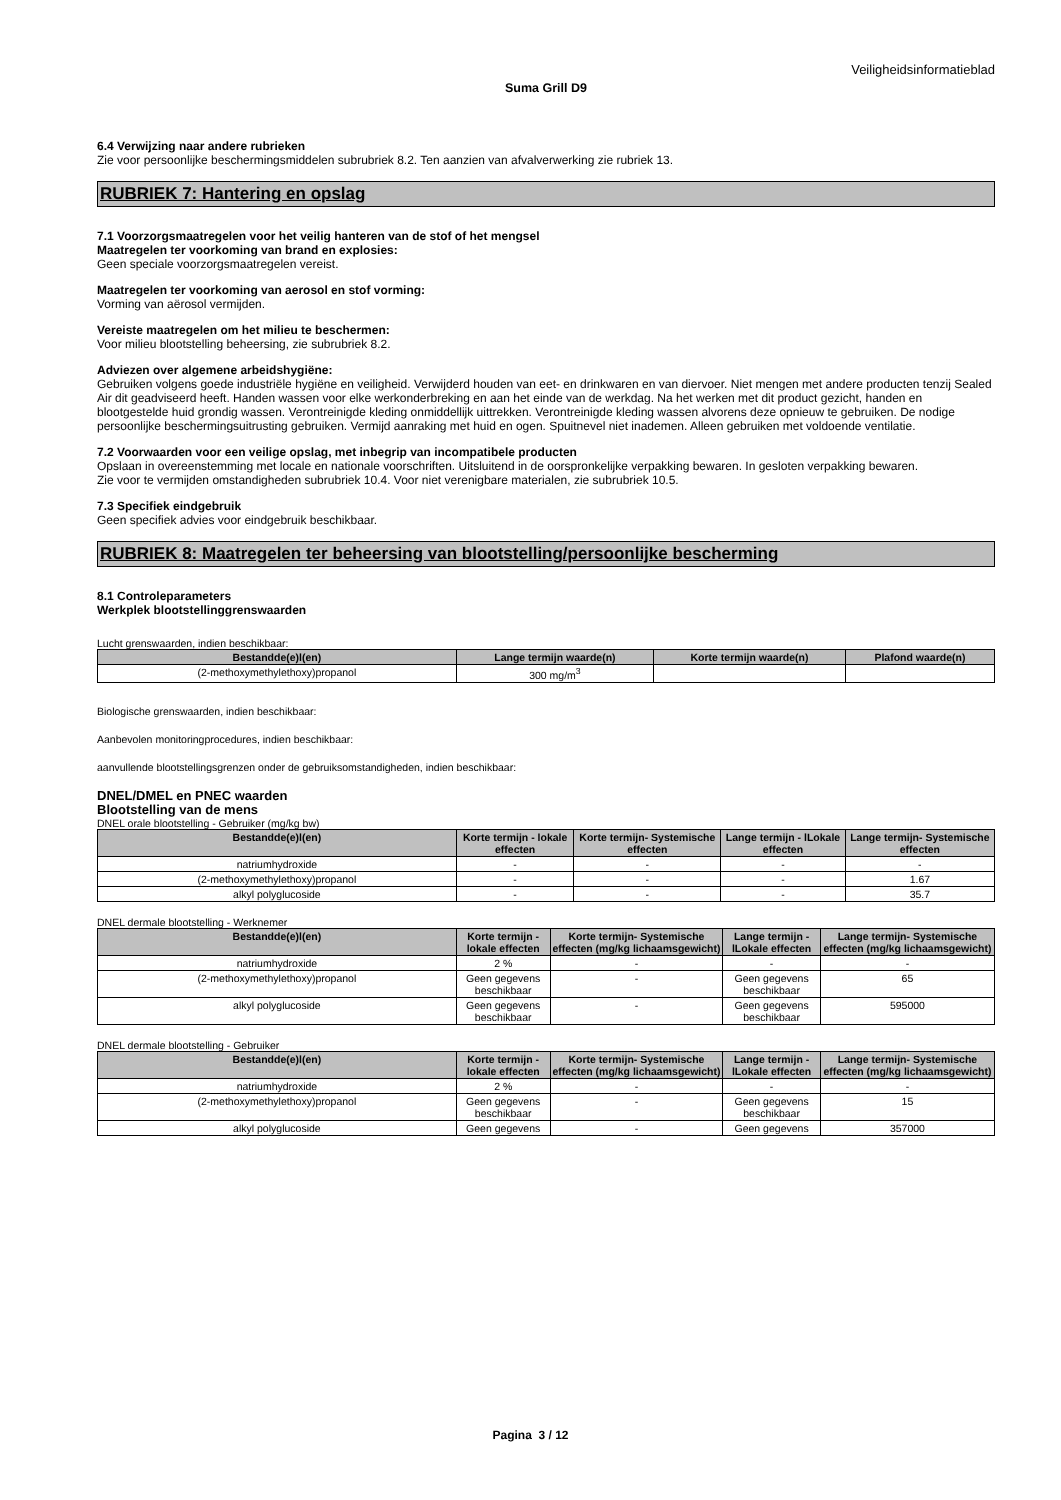Veiligheidsinformatieblad
Suma Grill D9
6.4 Verwijzing naar andere rubrieken
Zie voor persoonlijke beschermingsmiddelen subrubriek 8.2. Ten aanzien van afvalverwerking zie rubriek 13.
RUBRIEK 7: Hantering en opslag
7.1 Voorzorgsmaatregelen voor het veilig hanteren van de stof of het mengsel
Maatregelen ter voorkoming van brand en explosies:
Geen speciale voorzorgsmaatregelen vereist.
Maatregelen ter voorkoming van aerosol en stof vorming:
Vorming van aërosol vermijden.
Vereiste maatregelen om het milieu te beschermen:
Voor milieu blootstelling beheersing, zie subrubriek 8.2.
Adviezen over algemene arbeidshygiëne:
Gebruiken volgens goede industriële hygiëne en veiligheid. Verwijderd houden van eet- en drinkwaren en van diervoer. Niet mengen met andere producten tenzij Sealed Air dit geadviseerd heeft. Handen wassen voor elke werkonderbreking en aan het einde van de werkdag. Na het werken met dit product gezicht, handen en blootgestelde huid grondig wassen. Verontreinigde kleding onmiddellijk uittrekken. Verontreinigde kleding wassen alvorens deze opnieuw te gebruiken. De nodige persoonlijke beschermingsuitrusting gebruiken. Vermijd aanraking met huid en ogen. Spuitnevel niet inademen. Alleen gebruiken met voldoende ventilatie.
7.2 Voorwaarden voor een veilige opslag, met inbegrip van incompatibele producten
Opslaan in overeenstemming met locale en nationale voorschriften. Uitsluitend in de oorspronkelijke verpakking bewaren. In gesloten verpakking bewaren.
Zie voor te vermijden omstandigheden subrubriek 10.4. Voor niet verenigbare materialen, zie subrubriek 10.5.
7.3 Specifiek eindgebruik
Geen specifiek advies voor eindgebruik beschikbaar.
RUBRIEK 8: Maatregelen ter beheersing van blootstelling/persoonlijke bescherming
8.1 Controleparameters
Werkplek blootstellinggrenswaarden
Lucht grenswaarden, indien beschikbaar:
| Bestandde(e)l(en) | Lange termijn waarde(n) | Korte termijn waarde(n) | Plafond waarde(n) |
| --- | --- | --- | --- |
| (2-methoxymethylethoxy)propanol | 300 mg/m<sup>3</sup> | | |
Biologische grenswaarden, indien beschikbaar:
Aanbevolen monitoringprocedures, indien beschikbaar:
aanvullende blootstellingsgrenzen onder de gebruiksomstandigheden, indien beschikbaar:
DNEL/DMEL en PNEC waarden
Blootstelling van de mens
DNEL orale blootstelling - Gebruiker (mg/kg bw)
| Bestandde(e)l(en) | Korte termijn - lokale effecten | Korte termijn- Systemische effecten | Lange termijn - lLokale effecten | Lange termijn- Systemische effecten |
| --- | --- | --- | --- | --- |
| natriumhydroxide | - | - | - | - |
| (2-methoxymethylethoxy)propanol | - | - | - | 1.67 |
| alkyl polyglucoside | - | - | - | 35.7 |
DNEL dermale blootstelling - Werknemer
| Bestandde(e)l(en) | Korte termijn - lokale effecten | Korte termijn- Systemische effecten (mg/kg lichaamsgewicht) | Lange termijn - lLokale effecten | Lange termijn- Systemische effecten (mg/kg lichaamsgewicht) |
| --- | --- | --- | --- | --- |
| natriumhydroxide | 2 % | - | - | - |
| (2-methoxymethylethoxy)propanol | Geen gegevens beschikbaar | - | Geen gegevens beschikbaar | 65 |
| alkyl polyglucoside | Geen gegevens beschikbaar | - | Geen gegevens beschikbaar | 595000 |
DNEL dermale blootstelling - Gebruiker
| Bestandde(e)l(en) | Korte termijn - lokale effecten | Korte termijn- Systemische effecten (mg/kg lichaamsgewicht) | Lange termijn - lLokale effecten | Lange termijn- Systemische effecten (mg/kg lichaamsgewicht) |
| --- | --- | --- | --- | --- |
| natriumhydroxide | 2 % | - | - | - |
| (2-methoxymethylethoxy)propanol | Geen gegevens beschikbaar | - | Geen gegevens beschikbaar | 15 |
| alkyl polyglucoside | Geen gegevens | - | Geen gegevens | 357000 |
Pagina 3 / 12